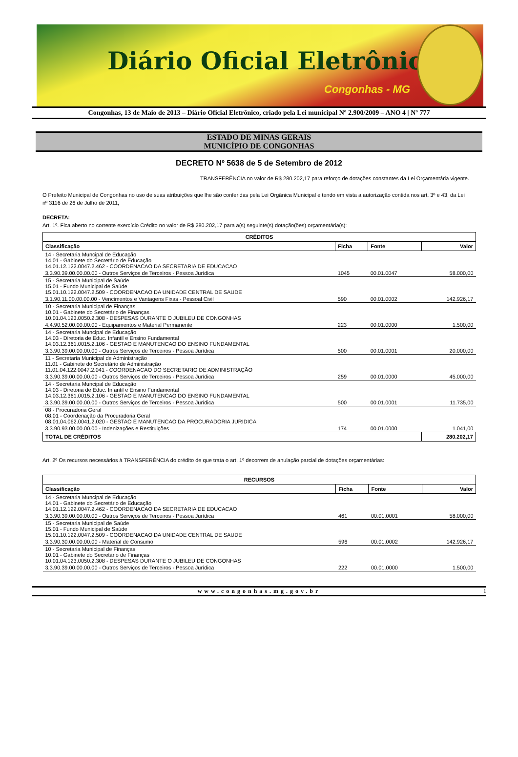Diário Oficial Eletrônico
Congonhas - MG
Congonhas, 13 de Maio de 2013 – Diário Oficial Eletrônico, criado pela Lei municipal Nº 2.900/2009 – ANO 4 | Nº 777
ESTADO DE MINAS GERAIS
MUNICÍPIO DE CONGONHAS
DECRETO Nº 5638 de 5 de Setembro de 2012
TRANSFERÊNCIA no valor de R$ 280.202,17 para reforço de dotações constantes da Lei Orçamentária vigente.
O Prefeito Municipal de Congonhas no uso de suas atribuições que lhe são conferidas pela Lei Orgânica Municipal e tendo em vista a autorização contida nos art. 3º e 43, da Lei nº 3116 de 26 de Julho de 2011,
DECRETA:
Art. 1º. Fica aberto no corrente exercício Crédito no valor de R$ 280.202,17 para a(s) seguinte(s) dotação(ões) orçamentária(s):
| CRÉDITOS | | | |
| --- | --- | --- | --- |
| Classificação | Ficha | Fonte | Valor |
| 14 - Secretaria Muncipal de Educação 14.01 - Gabinete do Secretário de Educação 14.01.12.122.0047.2.462 - COORDENACAO DA SECRETARIA DE EDUCACAO | | | |
| 3.3.90.39.00.00.00.00 - Outros Serviços de Terceiros - Pessoa Jurídica | 1045 | 00.01.0047 | 58.000,00 |
| 15 - Secretaria Municipal de Saúde 15.01 - Fundo Municipal de Saúde 15.01.10.122.0047.2.509 - COORDENACAO DA UNIDADE CENTRAL DE SAUDE | | | |
| 3.1.90.11.00.00.00.00 - Vencimentos e Vantagens Fixas - Pessoal Civil | 590 | 00.01.0002 | 142.926,17 |
| 10 - Secretaria Municipal de Finanças 10.01 - Gabinete do Secretário de Finanças 10.01.04.123.0050.2.308 - DESPESAS DURANTE O JUBILEU DE CONGONHAS | | | |
| 4.4.90.52.00.00.00.00 - Equipamentos e Material Permanente | 223 | 00.01.0000 | 1.500,00 |
| 14 - Secretaria Muncipal de Educação 14.03 - Diretoria de Educ. Infantil e Ensino Fundamental 14.03.12.361.0015.2.106 - GESTAO E MANUTENCAO DO ENSINO FUNDAMENTAL | | | |
| 3.3.90.39.00.00.00.00 - Outros Serviços de Terceiros - Pessoa Jurídica | 500 | 00.01.0001 | 20.000,00 |
| 11 - Secretaria Municipal de Administração 11.01 - Gabinete do Secretário de Administração 11.01.04.122.0047.2.041 - COORDENACAO DO SECRETARIO DE ADMINISTRAÇÃO | | | |
| 3.3.90.39.00.00.00.00 - Outros Serviços de Terceiros - Pessoa Jurídica | 259 | 00.01.0000 | 45.000,00 |
| 14 - Secretaria Muncipal de Educação 14.03 - Diretoria de Educ. Infantil e Ensino Fundamental 14.03.12.361.0015.2.106 - GESTAO E MANUTENCAO DO ENSINO FUNDAMENTAL | | | |
| 3.3.90.39.00.00.00.00 - Outros Serviços de Terceiros - Pessoa Jurídica | 500 | 00.01.0001 | 11.735,00 |
| 08 - Procuradoria Geral 08.01 - Coordenação da Procuradoria Geral 08.01.04.062.0041.2.020 - GESTAO E MANUTENCAO DA PROCURADORIA JURIDICA | | | |
| 3.3.90.93.00.00.00.00 - Indenizações e Restituições | 174 | 00.01.0000 | 1.041,00 |
| TOTAL DE CRÉDITOS | | | 280.202,17 |
Art. 2º Os recursos necessários à TRANSFERÊNCIA do crédito de que trata o art. 1º decorrem de anulação parcial de dotações orçamentárias:
| RECURSOS | | | |
| --- | --- | --- | --- |
| Classificação | Ficha | Fonte | Valor |
| 14 - Secretaria Muncipal de Educação 14.01 - Gabinete do Secretário de Educação 14.01.12.122.0047.2.462 - COORDENACAO DA SECRETARIA DE EDUCACAO | | | |
| 3.3.90.39.00.00.00.00 - Outros Serviços de Terceiros - Pessoa Jurídica | 461 | 00.01.0001 | 58.000,00 |
| 15 - Secretaria Municipal de Saúde 15.01 - Fundo Municipal de Saúde 15.01.10.122.0047.2.509 - COORDENACAO DA UNIDADE CENTRAL DE SAUDE | | | |
| 3.3.90.30.00.00.00.00 - Material de Consumo | 596 | 00.01.0002 | 142.926,17 |
| 10 - Secretaria Municipal de Finanças 10.01 - Gabinete do Secretário de Finanças 10.01.04.123.0050.2.308 - DESPESAS DURANTE O JUBILEU DE CONGONHAS | | | |
| 3.3.90.39.00.00.00.00 - Outros Serviços de Terceiros - Pessoa Jurídica | 222 | 00.01.0000 | 1.500,00 |
www.congonhas.mg.gov.br 1